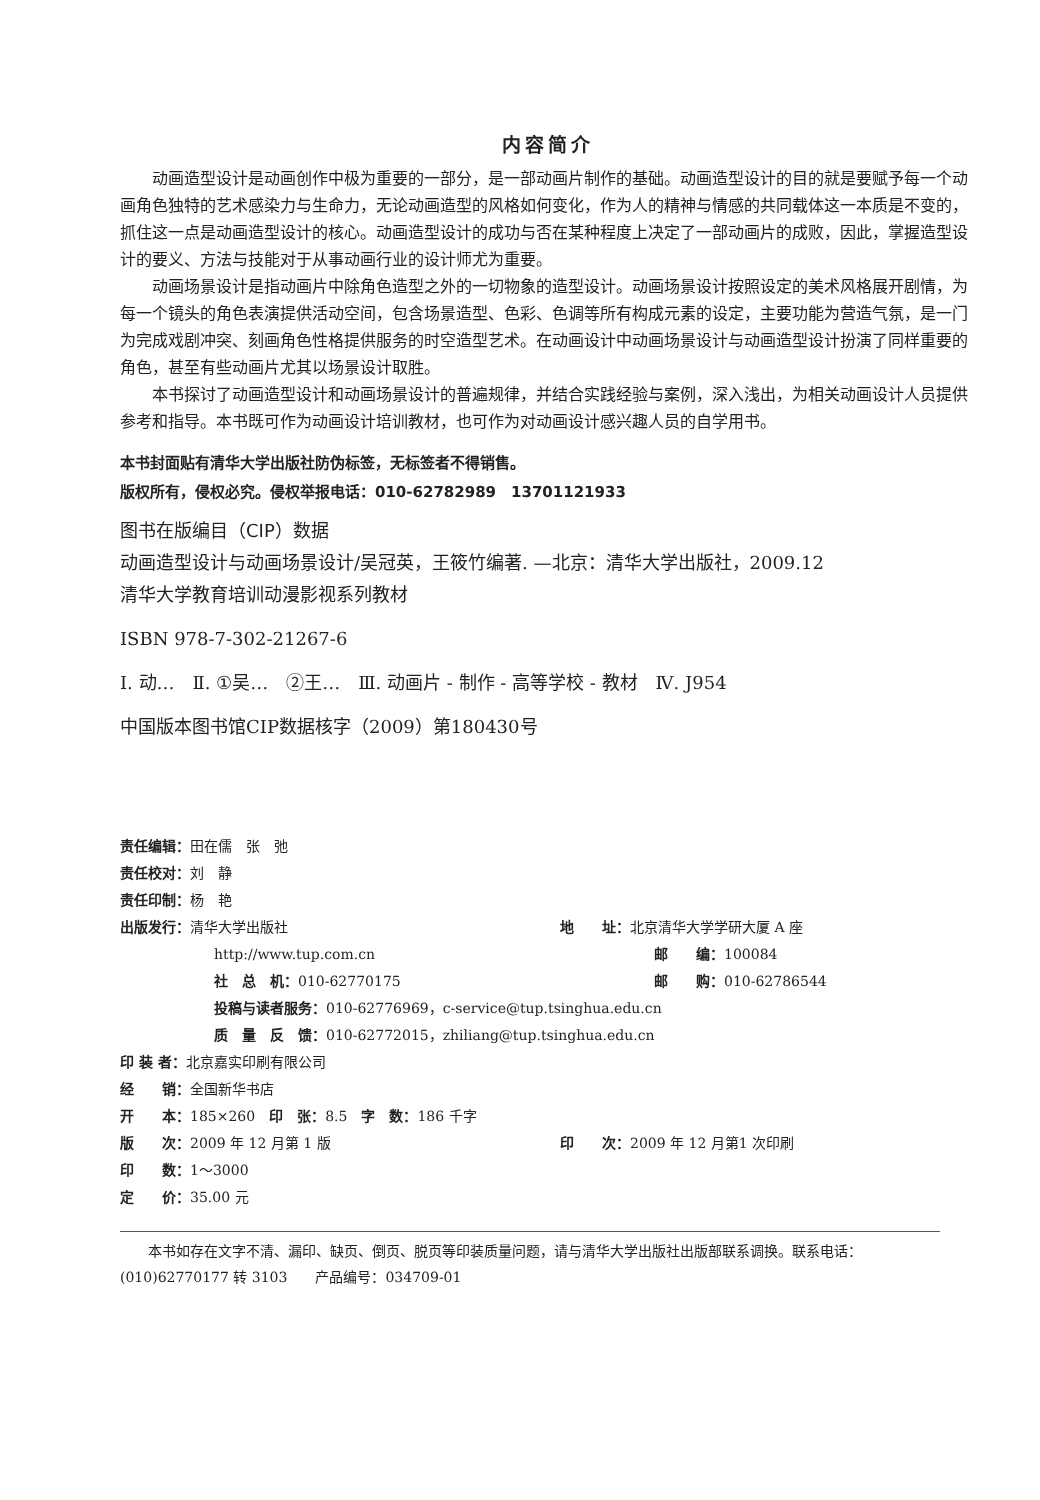内容简介
动画造型设计是动画创作中极为重要的一部分，是一部动画片制作的基础。动画造型设计的目的就是要赋予每一个动画角色独特的艺术感染力与生命力，无论动画造型的风格如何变化，作为人的精神与情感的共同载体这一本质是不变的，抓住这一点是动画造型设计的核心。动画造型设计的成功与否在某种程度上决定了一部动画片的成败，因此，掌握造型设计的要义、方法与技能对于从事动画行业的设计师尤为重要。
动画场景设计是指动画片中除角色造型之外的一切物象的造型设计。动画场景设计按照设定的美术风格展开剧情，为每一个镜头的角色表演提供活动空间，包含场景造型、色彩、色调等所有构成元素的设定，主要功能为营造气氛，是一门为完成戏剧冲突、刻画角色性格提供服务的时空造型艺术。在动画设计中动画场景设计与动画造型设计扮演了同样重要的角色，甚至有些动画片尤其以场景设计取胜。
本书探讨了动画造型设计和动画场景设计的普遍规律，并结合实践经验与案例，深入浅出，为相关动画设计人员提供参考和指导。本书既可作为动画设计培训教材，也可作为对动画设计感兴趣人员的自学用书。
本书封面贴有清华大学出版社防伪标签，无标签者不得销售。
版权所有，侵权必究。侵权举报电话：010-62782989　13701121933
图书在版编目（CIP）数据
动画造型设计与动画场景设计/吴冠英，王筱竹编著. —北京：清华大学出版社，2009.12
清华大学教育培训动漫影视系列教材
ISBN 978-7-302-21267-6
Ⅰ. 动…　Ⅱ. ①吴…　②王…　Ⅲ. 动画片 - 制作 - 高等学校 - 教材　Ⅳ. J954
中国版本图书馆CIP数据核字（2009）第180430号
责任编辑：田在儒　张　弛
责任校对：刘　静
责任印制：杨　艳
出版发行：清华大学出版社 地　　址：北京清华大学学研大厦 A 座
http://www.tup.com.cn 邮　　编：100084
社　总　机：010-62770175 邮　　购：010-62786544
投稿与读者服务：010-62776969，c-service@tup.tsinghua.edu.cn
质　量　反　馈：010-62772015，zhiliang@tup.tsinghua.edu.cn
印 装 者：北京嘉实印刷有限公司
经　　销：全国新华书店
开　　本：185×260　印　张：8.5　字　数：186 千字
版　　次：2009 年 12 月第 1 版 印　　次：2009 年 12 月第1 次印刷
印　　数：1～3000
定　　价：35.00 元
本书如存在文字不清、漏印、缺页、倒页、脱页等印装质量问题，请与清华大学出版社出版部联系调换。联系电话：(010)62770177 转 3103　　产品编号：034709-01